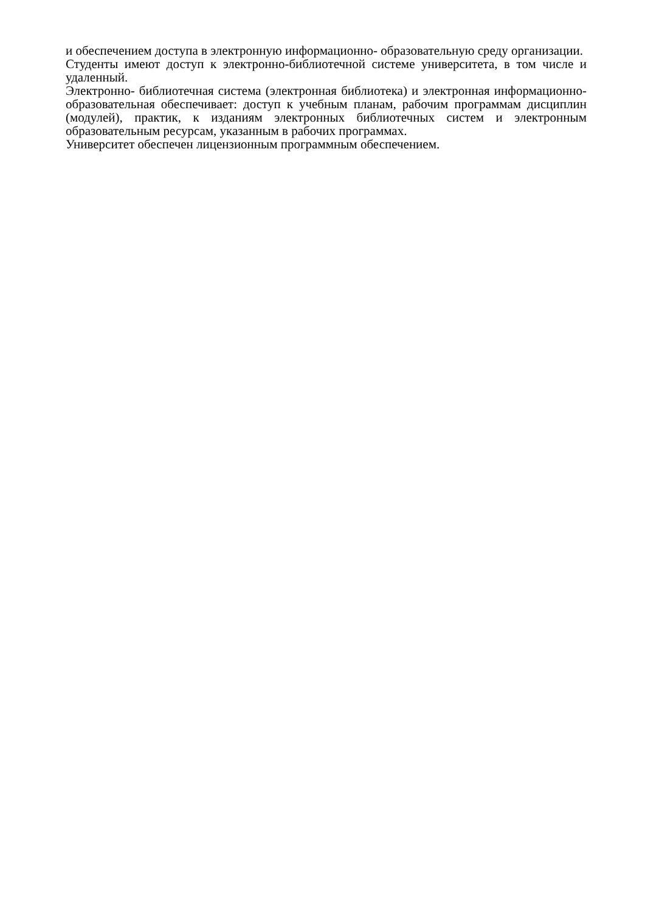и обеспечением доступа в электронную информационно- образовательную среду организации.
Студенты имеют доступ к электронно-библиотечной системе университета, в том числе и удаленный.
Электронно- библиотечная система (электронная библиотека) и электронная информационно- образовательная обеспечивает: доступ к учебным планам, рабочим программам дисциплин (модулей), практик, к изданиям электронных библиотечных систем и электронным образовательным ресурсам, указанным в рабочих программах.
Университет обеспечен лицензионным программным обеспечением.